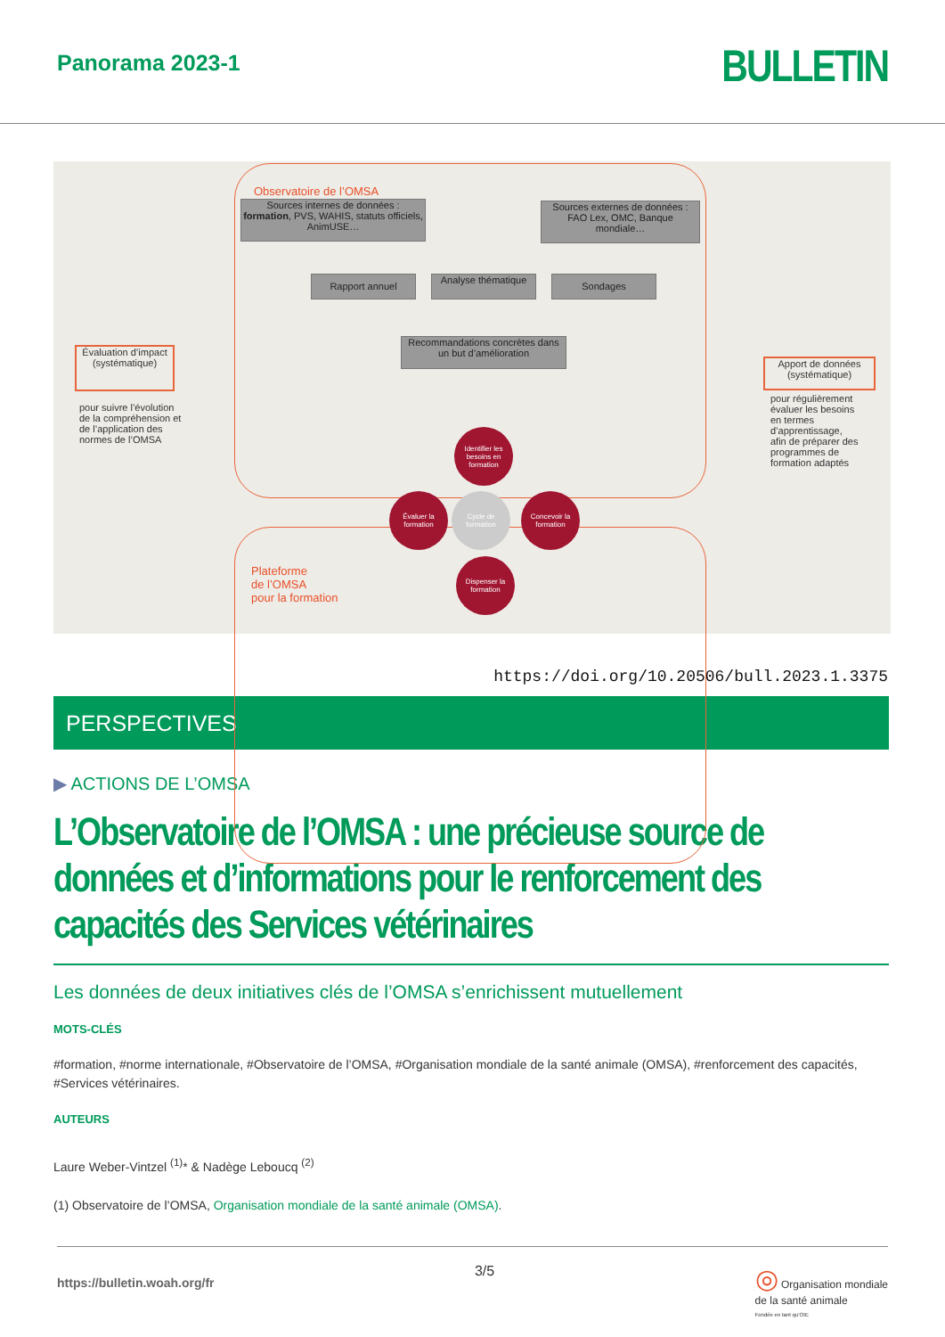Panorama 2023-1
BULLETIN
Observatoire de l’OMSA
Sources internes de données : formation, PVS, WAHIS, statuts officiels, AnimUSE…
Sources externes de données : FAO Lex, OMC, Banque mondiale…
Rapport annuel
Analyse thématique
Sondages
Recommandations concrètes dans un but d’amélioration
Évaluation d’impact (systématique)
pour suivre l’évolution de la compréhension et de l’application des normes de l’OMSA
Apport de données (systématique)
pour régulièrement évaluer les besoins en termes d’apprentissage, afin de préparer des programmes de formation adaptés
Identifier les besoins en formation
Évaluer la formation
Cycle de formation
Concevoir la formation
Dispenser la formation
Plateforme
de l’OMSA
pour la formation
https://doi.org/10.20506/bull.2023.1.3375
PERSPECTIVES
▶ ACTIONS DE L’OMSA
L’Observatoire de l’OMSA : une précieuse source de données et d’informations pour le renforcement des capacités des Services vétérinaires
Les données de deux initiatives clés de l’OMSA s’enrichissent mutuellement
MOTS-CLÉS
#formation, #norme internationale, #Observatoire de l’OMSA, #Organisation mondiale de la santé animale (OMSA), #renforcement des capacités, #Services vétérinaires.
AUTEURS
Laure Weber-Vintzel <sup>(1)</sup>* & Nadège Leboucq <sup>(2)</sup>
(1) Observatoire de l’OMSA, Organisation mondiale de la santé animale (OMSA).
https://bulletin.woah.org/fr 3/5 ◎ Organisation mondiale
de la santé animale
Fondée en tant qu’OIE